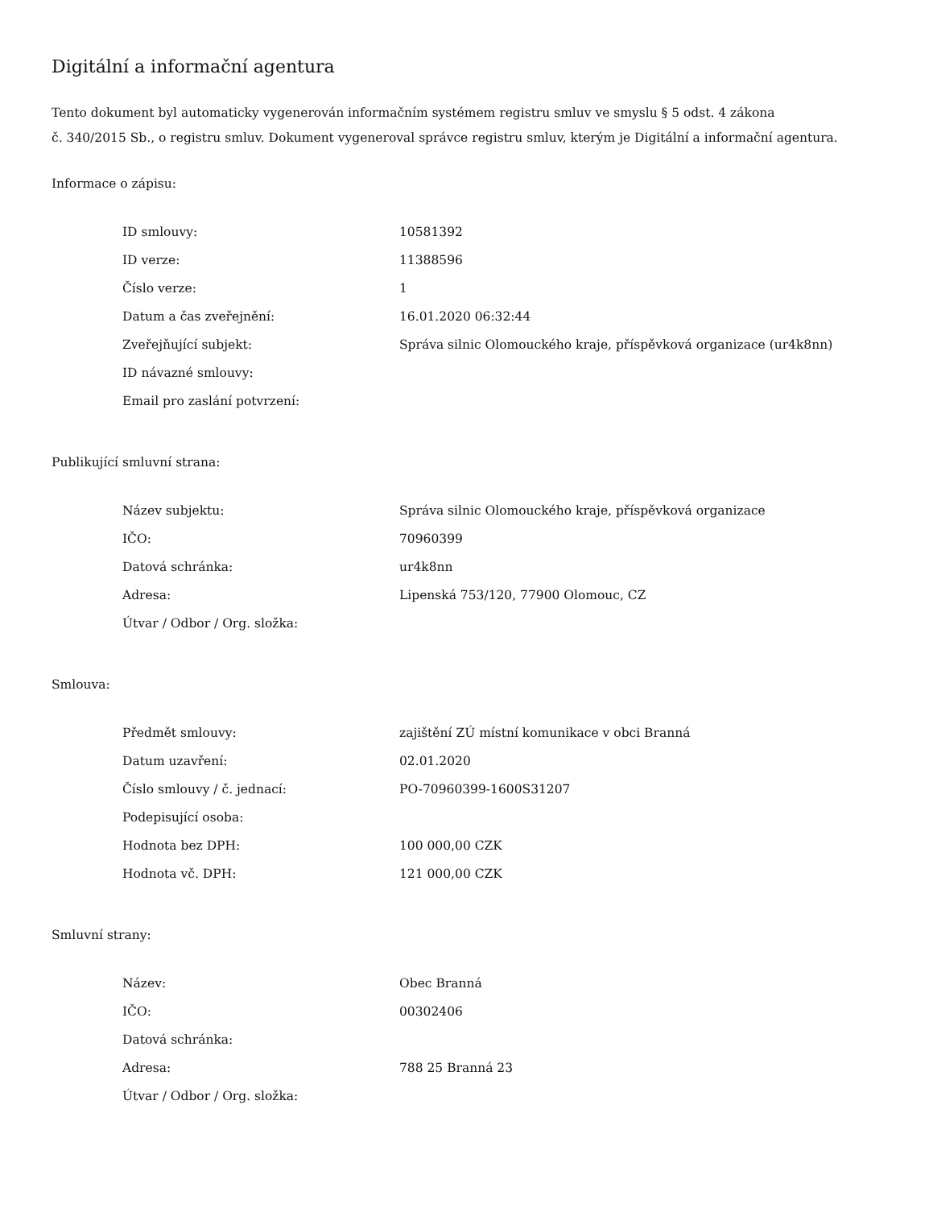Digitální a informační agentura
Tento dokument byl automaticky vygenerován informačním systémem registru smluv ve smyslu § 5 odst. 4 zákona
č. 340/2015 Sb., o registru smluv. Dokument vygeneroval správce registru smluv, kterým je Digitální a informační agentura.
Informace o zápisu:
| ID smlouvy: | 10581392 |
| ID verze: | 11388596 |
| Číslo verze: | 1 |
| Datum a čas zveřejnění: | 16.01.2020 06:32:44 |
| Zveřejňující subjekt: | Správa silnic Olomouckého kraje, příspěvková organizace (ur4k8nn) |
| ID návazné smlouvy: | |
| Email pro zaslání potvrzení: | |
Publikující smluvní strana:
| Název subjektu: | Správa silnic Olomouckého kraje, příspěvková organizace |
| IČO: | 70960399 |
| Datová schránka: | ur4k8nn |
| Adresa: | Lipenská 753/120, 77900 Olomouc, CZ |
| Útvar / Odbor / Org. složka: | |
Smlouva:
| Předmět smlouvy: | zajištění ZÚ místní komunikace v obci Branná |
| Datum uzavření: | 02.01.2020 |
| Číslo smlouvy / č. jednací: | PO-70960399-1600S31207 |
| Podepisující osoba: | |
| Hodnota bez DPH: | 100 000,00 CZK |
| Hodnota vč. DPH: | 121 000,00 CZK |
Smluvní strany:
| Název: | Obec Branná |
| IČO: | 00302406 |
| Datová schránka: | |
| Adresa: | 788 25 Branná 23 |
| Útvar / Odbor / Org. složka: | |